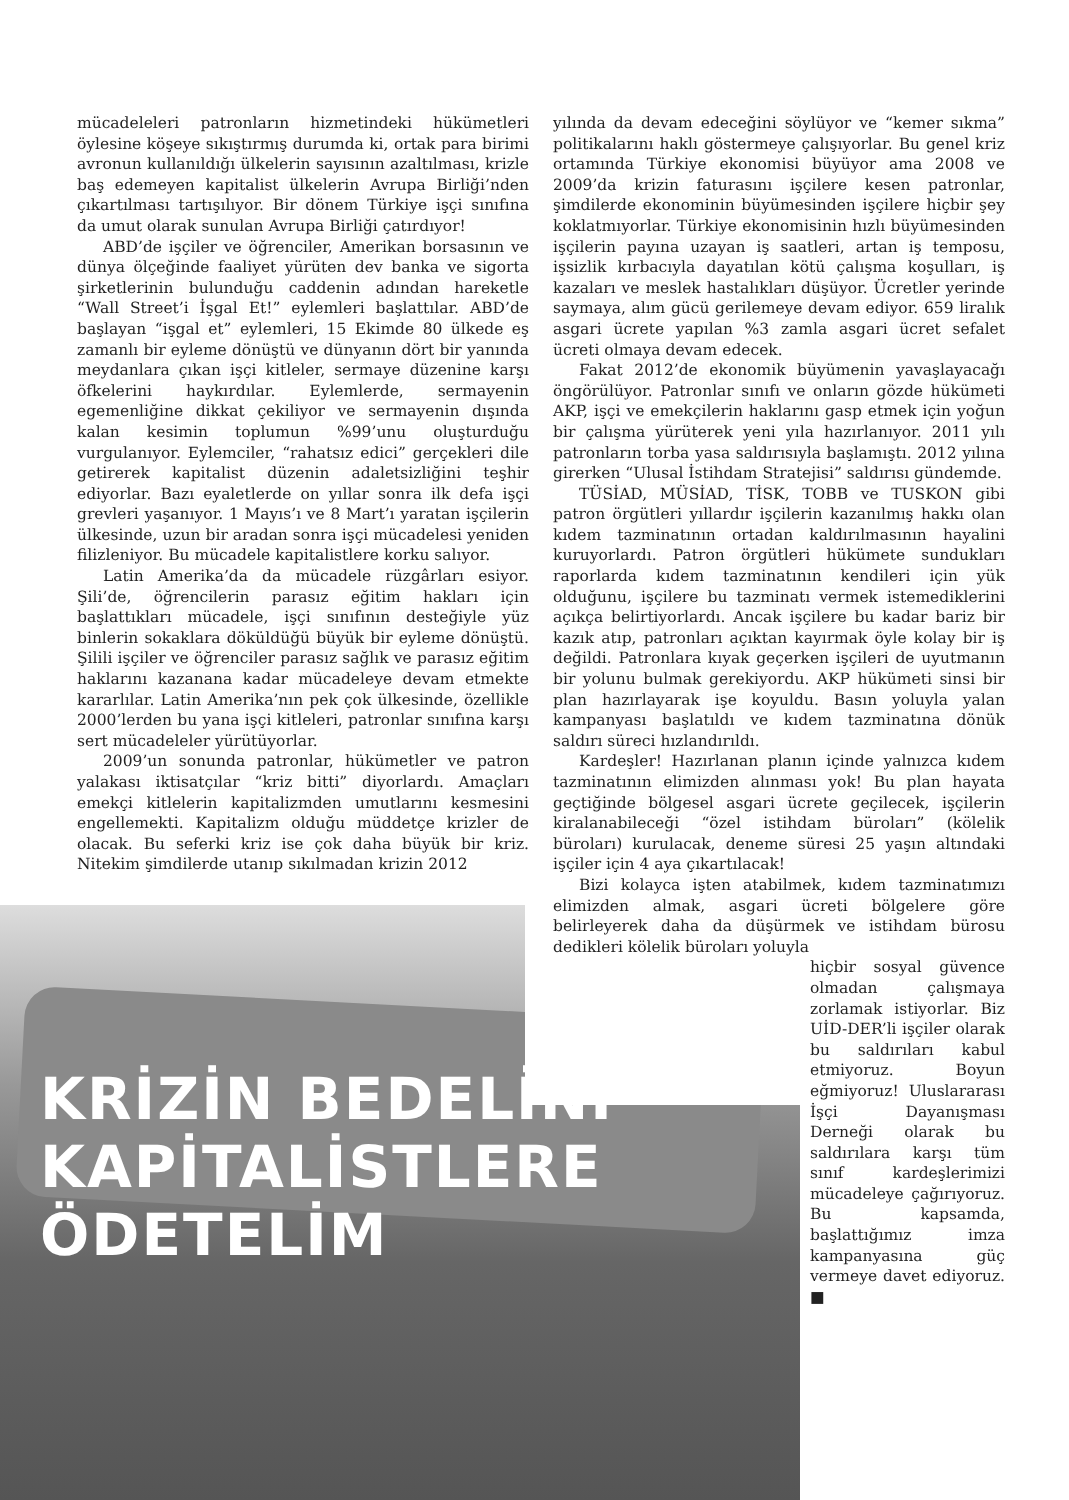KRİZİN BEDELİNİ
KAPİTALİSTLERE ÖDETELİM
mücadeleleri patronların hizmetindeki hükümetleri öylesine köşeye sıkıştırmış durumda ki, ortak para birimi avronun kullanıldığı ülkelerin sayısının azaltılması, krizle baş edemeyen kapitalist ülkelerin Avrupa Birliği’nden çıkartılması tartışılıyor. Bir dönem Türkiye işçi sınıfına da umut olarak sunulan Avrupa Birliği çatırdıyor!
ABD’de işçiler ve öğrenciler, Amerikan borsasının ve dünya ölçeğinde faaliyet yürüten dev banka ve sigorta şirketlerinin bulunduğu caddenin adından hareketle “Wall Street’i İşgal Et!” eylemleri başlattılar. ABD’de başlayan “işgal et” eylemleri, 15 Ekimde 80 ülkede eş zamanlı bir eyleme dönüştü ve dünyanın dört bir yanında meydanlara çıkan işçi kitleler, sermaye düzenine karşı öfkelerini haykırdılar. Eylemlerde, sermayenin egemenliğine dikkat çekiliyor ve sermayenin dışında kalan kesimin toplumun %99’unu oluşturduğu vurgulanıyor. Eylemciler, “rahatsız edici” gerçekleri dile getirerek kapitalist düzenin adaletsizliğini teşhir ediyorlar. Bazı eyaletlerde on yıllar sonra ilk defa işçi grevleri yaşanıyor. 1 Mayıs’ı ve 8 Mart’ı yaratan işçilerin ülkesinde, uzun bir aradan sonra işçi mücadelesi yeniden filizleniyor. Bu mücadele kapitalistlere korku salıyor.
Latin Amerika’da da mücadele rüzgârları esiyor. Şili’de, öğrencilerin parasız eğitim hakları için başlattıkları mücadele, işçi sınıfının desteğiyle yüz binlerin sokaklara döküldüğü büyük bir eyleme dönüştü. Şilili işçiler ve öğrenciler parasız sağlık ve parasız eğitim haklarını kazanana kadar mücadeleye devam etmekte kararlılar. Latin Amerika’nın pek çok ülkesinde, özellikle 2000’lerden bu yana işçi kitleleri, patronlar sınıfına karşı sert mücadeleler yürütüyorlar.
2009’un sonunda patronlar, hükümetler ve patron yalakası iktisatçılar “kriz bitti” diyorlardı. Amaçları emekçi kitlelerin kapitalizmden umutlarını kesmesini engellemekti. Kapitalizm olduğu müddetçe krizler de olacak. Bu seferki kriz ise çok daha büyük bir kriz. Nitekim şimdilerde utanıp sıkılmadan krizin 2012
yılında da devam edeceğini söylüyor ve “kemer sıkma” politikalarını haklı göstermeye çalışıyorlar. Bu genel kriz ortamında Türkiye ekonomisi büyüyor ama 2008 ve 2009’da krizin faturasını işçilere kesen patronlar, şimdilerde ekonominin büyümesinden işçilere hiçbir şey koklatmıyorlar. Türkiye ekonomisinin hızlı büyümesinden işçilerin payına uzayan iş saatleri, artan iş temposu, işsizlik kırbacıyla dayatılan kötü çalışma koşulları, iş kazaları ve meslek hastalıkları düşüyor. Ücretler yerinde saymaya, alım gücü gerilemeye devam ediyor. 659 liralık asgari ücrete yapılan %3 zamla asgari ücret sefalet ücreti olmaya devam edecek.
Fakat 2012’de ekonomik büyümenin yavaşlayacağı öngörülüyor. Patronlar sınıfı ve onların gözde hükümeti AKP, işçi ve emekçilerin haklarını gasp etmek için yoğun bir çalışma yürüterek yeni yıla hazırlanıyor. 2011 yılı patronların torba yasa saldırısıyla başlamıştı. 2012 yılına girerken “Ulusal İstihdam Stratejisi” saldırısı gündemde.
TÜSİAD, MÜSİAD, TİSK, TOBB ve TUSKON gibi patron örgütleri yıllardır işçilerin kazanılmış hakkı olan kıdem tazminatının ortadan kaldırılmasının hayalini kuruyorlardı. Patron örgütleri hükümete sundukları raporlarda kıdem tazminatının kendileri için yük olduğunu, işçilere bu tazminatı vermek istemediklerini açıkça belirtiyorlardı. Ancak işçilere bu kadar bariz bir kazık atıp, patronları açıktan kayırmak öyle kolay bir iş değildi. Patronlara kıyak geçerken işçileri de uyutmanın bir yolunu bulmak gerekiyordu. AKP hükümeti sinsi bir plan hazırlayarak işe koyuldu. Basın yoluyla yalan kampanyası başlatıldı ve kıdem tazminatına dönük saldırı süreci hızlandırıldı.
Kardeşler! Hazırlanan planın içinde yalnızca kıdem tazminatının elimizden alınması yok! Bu plan hayata geçtiğinde bölgesel asgari ücrete geçilecek, işçilerin kiralanabileceği “özel istihdam büroları” (kölelik büroları) kurulacak, deneme süresi 25 yaşın altındaki işçiler için 4 aya çıkartılacak!
Bizi kolayca işten atabilmek, kıdem tazminatımızı elimizden almak, asgari ücreti bölgelere göre belirleyerek daha da düşürmek ve istihdam bürosu dedikleri kölelik büroları yoluyla
hiçbir sosyal güvence olmadan çalışmaya zorlamak istiyorlar. Biz UİD-DER’li işçiler olarak bu saldırıları kabul etmiyoruz. Boyun eğmiyoruz! Uluslararası İşçi Dayanışması Derneği olarak bu saldırılara karşı tüm sınıf kardeşlerimizi mücadeleye çağırıyoruz. Bu kapsamda, başlattığımız imza kampanyasına güç vermeye davet ediyoruz. ■